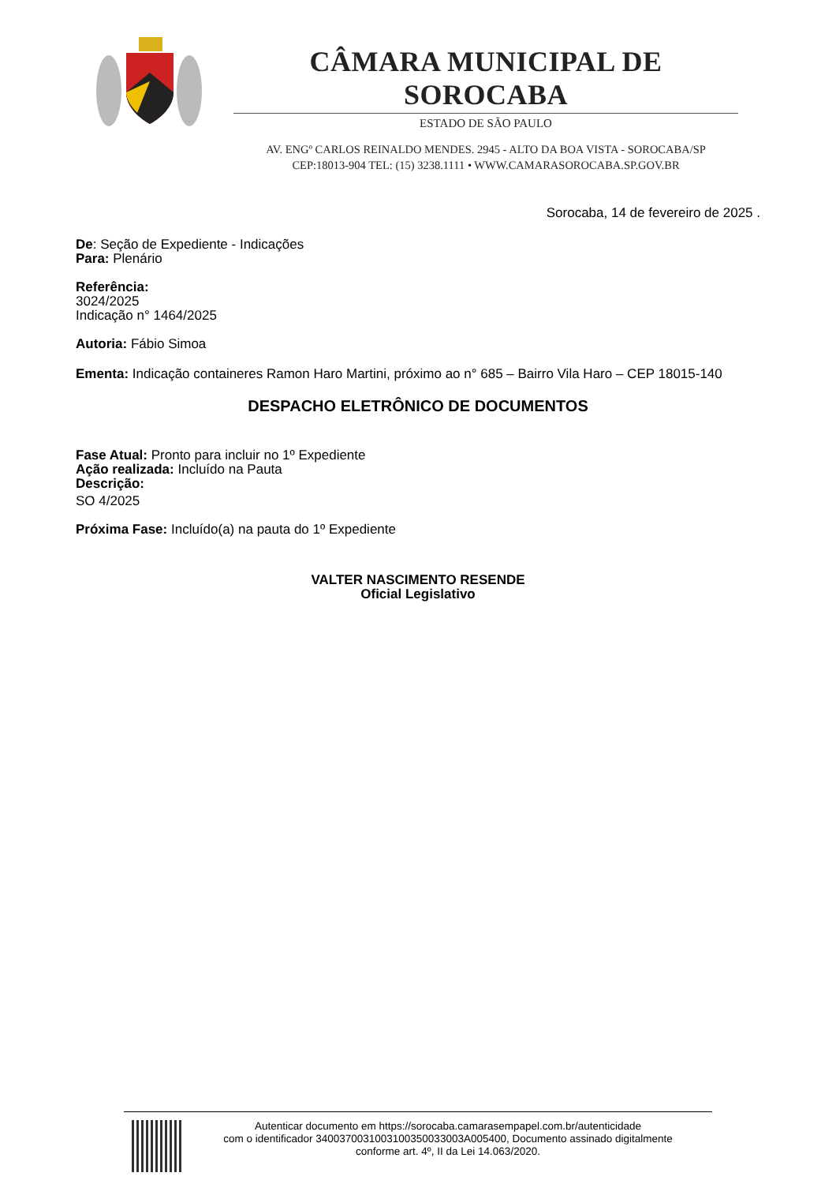CÂMARA MUNICIPAL DE SOROCABA
ESTADO DE SÃO PAULO
AV. ENGº CARLOS REINALDO MENDES. 2945 - ALTO DA BOA VISTA - SOROCABA/SP
CEP:18013-904 TEL: (15) 3238.1111 • WWW.CAMARASOROCABA.SP.GOV.BR
Sorocaba, 14 de fevereiro de 2025 .
De: Seção de Expediente - Indicações
Para: Plenário
Referência:
3024/2025
Indicação n° 1464/2025
Autoria: Fábio Simoa
Ementa: Indicação containeres Ramon Haro Martini, próximo ao n° 685 – Bairro Vila Haro – CEP 18015-140
DESPACHO ELETRÔNICO DE DOCUMENTOS
Fase Atual: Pronto para incluir no 1º Expediente
Ação realizada: Incluído na Pauta
Descrição:
SO 4/2025
Próxima Fase: Incluído(a) na pauta do 1º Expediente
VALTER NASCIMENTO RESENDE
Oficial Legislativo
Autenticar documento em https://sorocaba.camarasempapel.com.br/autenticidade
com o identificador 340037003100310035003300​3A005400, Documento assinado digitalmente
conforme art. 4º, II da Lei 14.063/2020.